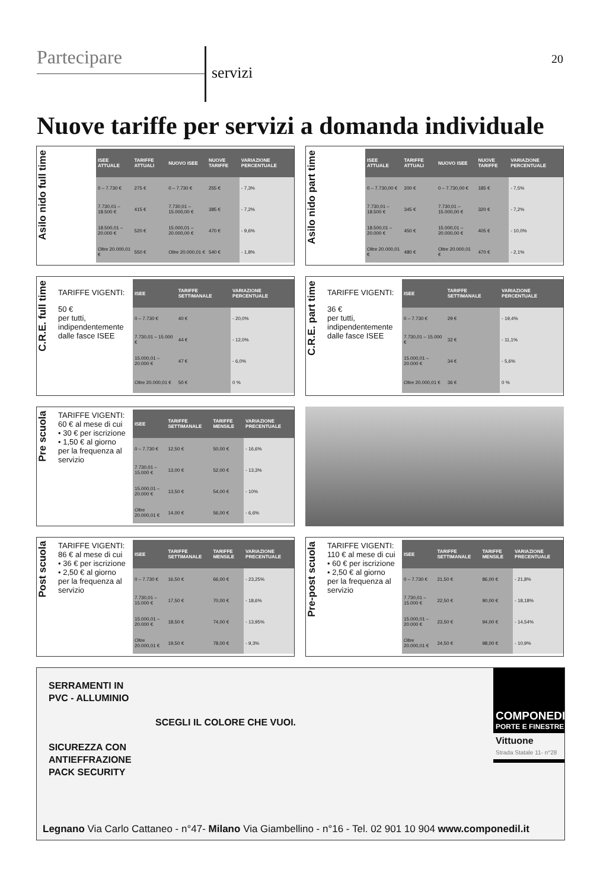Partecipare
servizi
20
Nuove tariffe per servizi a domanda individuale
Asilo nido full time
| ISEE ATTUALE | TARIFFE ATTUALI | NUOVO ISEE | NUOVE TARIFFE | VARIAZIONE PERCENTUALE |
| --- | --- | --- | --- | --- |
| 0 – 7.730 € | 275 € | 0 – 7.730 € | 255 € | - 7,3% |
| 7.730,01 – 18.500 € | 415 € | 7.730,01 – 15.000,00 € | 385 € | - 7,2% |
| 18.500,01 –20.000 € | 520 € | 15.000,01 – 20.000,00 € | 470 € | - 9,6% |
| Oltre 20.000,01 € | 550 € | Oltre 20.000,01 € | 540 € | - 1,8% |
Asilo nido part time
| ISEE ATTUALE | TARIFFE ATTUALI | NUOVO ISEE | NUOVE TARIFFE | VARIAZIONE PERCENTUALE |
| --- | --- | --- | --- | --- |
| 0 – 7.730,00 € | 200 € | 0 – 7.730,00 € | 185 € | - 7,5% |
| 7.730,01 – 18.500 € | 345 € | 7.730,01 – 15.000,00 € | 320 € | - 7,2% |
| 18.500,01 – 20.000 € | 450 € | 15.000,01 – 20.000,00 € | 405 € | - 10,0% |
| Oltre 20.000,01 € | 480 € | Oltre 20.000,01 € | 470 € | - 2,1% |
C.R.E. full time
TARIFFE VIGENTI:
50 €
per tutti, indipendentemente dalle fasce ISEE
| ISEE | TARIFFE SETTIMANALE | VARIAZIONE PERCENTUALE |
| --- | --- | --- |
| 0 – 7.730 € | 40 € | - 20,0% |
| 7.730,01 – 15.000 € | 44 € | - 12,0% |
| 15.000,01 – 20.000 € | 47 € | - 6,0% |
| Oltre 20.000,01 € | 50 € | 0 % |
C.R.E. part time
TARIFFE VIGENTI:
36 €
per tutti, indipendentemente dalle fasce ISEE
| ISEE | TARIFFE SETTIMANALE | VARIAZIONE PERCENTUALE |
| --- | --- | --- |
| 0 – 7.730 € | 29 € | - 19,4% |
| 7.730,01 – 15.000 € | 32 € | - 11,1% |
| 15.000,01 – 20.000 € | 34 € | - 5,6% |
| Oltre 20.000,01 € | 36 € | 0 % |
Pre scuola
TARIFFE VIGENTI:
60 € al mese di cui
• 30 € per iscrizione
• 1,50 € al giorno per la frequenza al servizio
| ISEE | TARIFFE SETTIMANALE | TARIFFE MENSILE | VARIAZIONE PRECENTUALE |
| --- | --- | --- | --- |
| 0 – 7.730 € | 12,50 € | 50,00 € | - 16,6% |
| 7.730,01 – 15.000 € | 13,00 € | 52,00 € | - 13,3% |
| 15.000,01 – 20.000 € | 13,50 € | 54,00 € | - 10% |
| Oltre 20.000,01 € | 14,00 € | 56,00 € | - 6,6% |
Post scuola
TARIFFE VIGENTI:
86 € al mese di cui
• 36 € per iscrizione
• 2,50 € al giorno per la frequenza al servizio
| ISEE | TARIFFE SETTIMANALE | TARIFFE MENSILE | VARIAZIONE PRECENTUALE |
| --- | --- | --- | --- |
| 0 – 7.730 € | 16,50 € | 66,00 € | - 23,25% |
| 7.730,01 – 15.000 € | 17,50 € | 70,00 € | - 18,6% |
| 15.000,01 – 20.000 € | 18,50 € | 74,00 € | - 13,95% |
| Oltre 20.000,01 € | 19,50 € | 78,00 € | - 9,3% |
Pre-post scuola
TARIFFE VIGENTI:
110 € al mese di cui
• 60 € per iscrizione
• 2,50 € al giorno per la frequenza al servizio
| ISEE | TARIFFE SETTIMANALE | TARIFFE MENSILE | VARIAZIONE PRECENTUALE |
| --- | --- | --- | --- |
| 0 – 7.730 € | 21,50 € | 86,00 € | - 21,8% |
| 7.730,01 – 15.000 € | 22,50 € | 90,00 € | - 18,18% |
| 15.000,01 – 20.000 € | 23,50 € | 94,00 € | - 14,54% |
| Oltre 20.000,01 € | 24,50 € | 98,00 € | - 10,9% |
SERRAMENTI IN
PVC - ALLUMINIO
SCEGLI IL COLORE CHE VUOI.
SICUREZZA CON
ANTIEFFRAZIONE
PACK SECURITY
COMPONEDIL
PORTE E FINESTRE
Vittuone
Strada Statale 11- n°28
Legnano Via Carlo Cattaneo - n°47- Milano Via Giambellino - n°16 - Tel. 02 901 10 904 www.componedil.it